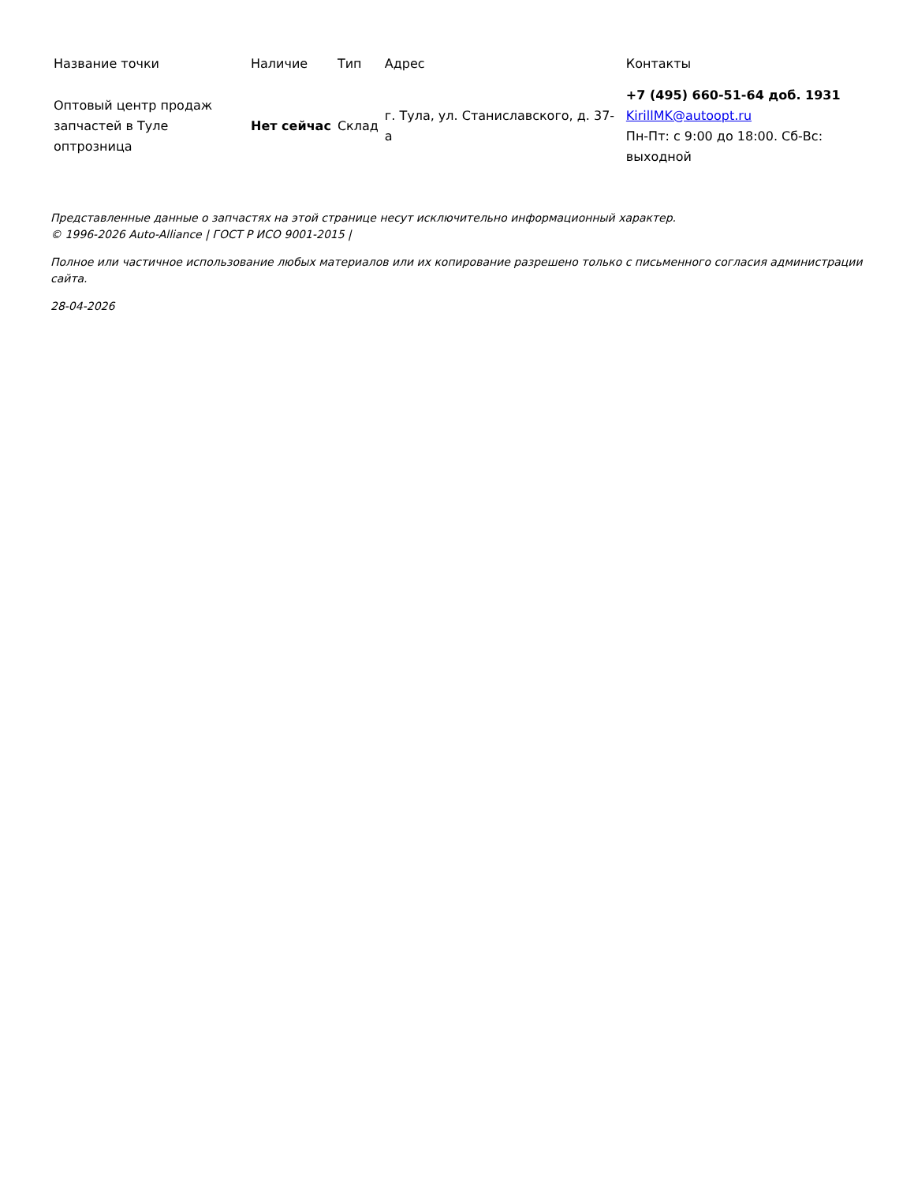| Название точки | Наличие | Тип | Адрес | Контакты |
| --- | --- | --- | --- | --- |
| Оптовый центр продаж запчастей в Туле оптрозница | Нет сейчас | Склад | г. Тула, ул. Станиславского, д. 37-а | +7 (495) 660-51-64 доб. 1931 KirillMK@autoopt.ru Пн-Пт: с 9:00 до 18:00. Сб-Вс: выходной |
Представленные данные о запчастях на этой странице несут исключительно информационный характер.
© 1996-2026 Auto-Alliance | ГОСТ Р ИСО 9001-2015 |
Полное или частичное использование любых материалов или их копирование разрешено только с письменного согласия администрации сайта.
28-04-2026